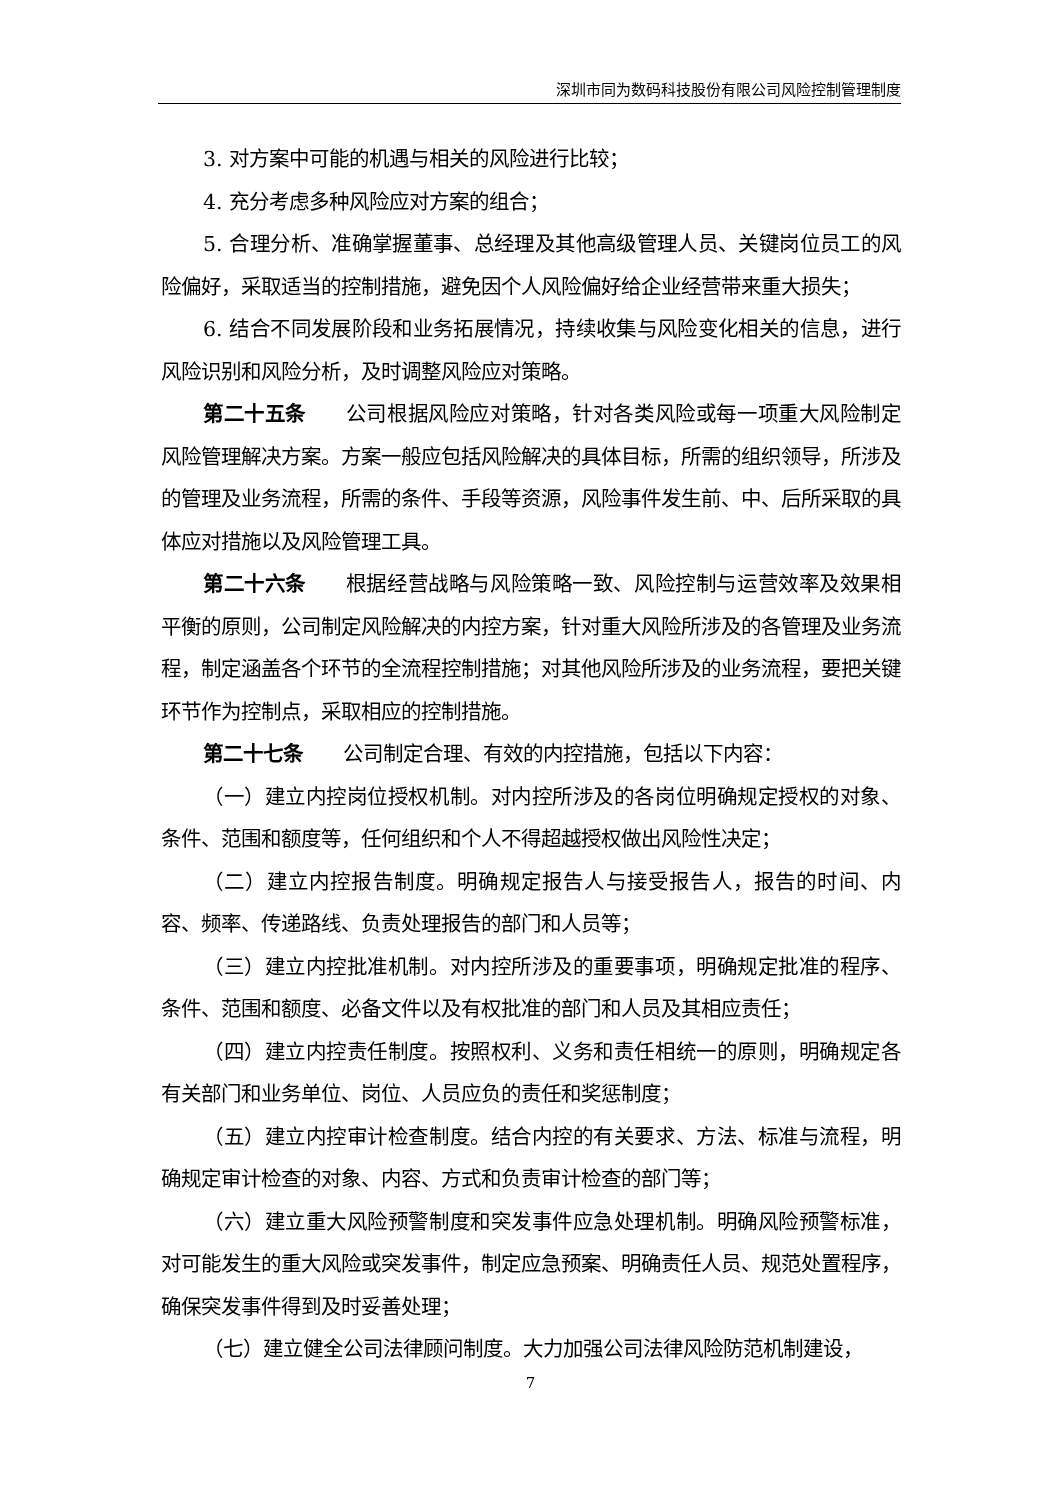深圳市同为数码科技股份有限公司风险控制管理制度
3. 对方案中可能的机遇与相关的风险进行比较；
4. 充分考虑多种风险应对方案的组合；
5. 合理分析、准确掌握董事、总经理及其他高级管理人员、关键岗位员工的风险偏好，采取适当的控制措施，避免因个人风险偏好给企业经营带来重大损失；
6. 结合不同发展阶段和业务拓展情况，持续收集与风险变化相关的信息，进行风险识别和风险分析，及时调整风险应对策略。
第二十五条 公司根据风险应对策略，针对各类风险或每一项重大风险制定风险管理解决方案。方案一般应包括风险解决的具体目标，所需的组织领导，所涉及的管理及业务流程，所需的条件、手段等资源，风险事件发生前、中、后所采取的具体应对措施以及风险管理工具。
第二十六条 根据经营战略与风险策略一致、风险控制与运营效率及效果相平衡的原则，公司制定风险解决的内控方案，针对重大风险所涉及的各管理及业务流程，制定涵盖各个环节的全流程控制措施；对其他风险所涉及的业务流程，要把关键环节作为控制点，采取相应的控制措施。
第二十七条 公司制定合理、有效的内控措施，包括以下内容：
（一）建立内控岗位授权机制。对内控所涉及的各岗位明确规定授权的对象、条件、范围和额度等，任何组织和个人不得超越授权做出风险性决定；
（二）建立内控报告制度。明确规定报告人与接受报告人，报告的时间、内容、频率、传递路线、负责处理报告的部门和人员等；
（三）建立内控批准机制。对内控所涉及的重要事项，明确规定批准的程序、条件、范围和额度、必备文件以及有权批准的部门和人员及其相应责任；
（四）建立内控责任制度。按照权利、义务和责任相统一的原则，明确规定各有关部门和业务单位、岗位、人员应负的责任和奖惩制度；
（五）建立内控审计检查制度。结合内控的有关要求、方法、标准与流程，明确规定审计检查的对象、内容、方式和负责审计检查的部门等；
（六）建立重大风险预警制度和突发事件应急处理机制。明确风险预警标准，对可能发生的重大风险或突发事件，制定应急预案、明确责任人员、规范处置程序，确保突发事件得到及时妥善处理；
（七）建立健全公司法律顾问制度。大力加强公司法律风险防范机制建设，
7